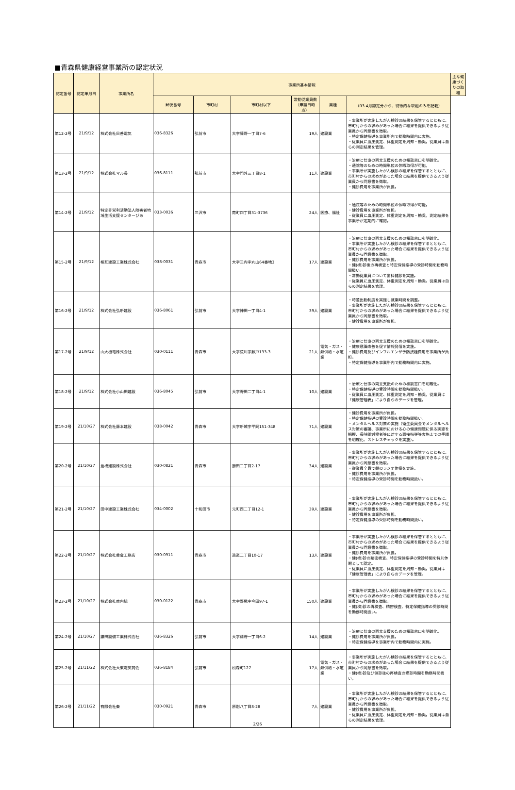■青森県健康経営事業所の認定状況
| 認定番号 | 認定年月日 | 事業所名 | 事業所基本情報 | | | | | | 主な健康づくりの取組 |
| --- | --- | --- | --- | --- | --- | --- | --- | --- | --- |
| | | | 郵便番号 | 市町村 | 市町村以下 | 常勤従業員数 （申請日時点） | 業種 | （R3.4月認定分から、特徴的な取組のみを記載） | |
| 第12-2号 | 21/9/12 | 株式会社日善電気 | 036-8326 | 弘前市 | 大字藤野一丁目7-6 | 19人 | 建設業 | ・事業所が実施したがん検診の結果を保管するとともに、市町村からの求めがあった場合に結果を提供できるよう従業員から同意書を徴取。 ・特定保健指導を事業所内で勤務時間内に実施。 ・従業員に血圧測定、体重測定を周知・勧奨。従業員は自らの測定結果を管理。 | |
| 第13-2号 | 21/9/12 | 株式会社マル長 | 036-8111 | 弘前市 | 大字門外三丁目8-1 | 11人 | 建設業 | ・治療と仕事の両立支援のための相談窓口を明確化。 ・通院等のための時間単位の休暇取得が可能。 ・事業所が実施したがん検診の結果を保管するとともに、市町村からの求めがあった場合に結果を提供できるよう従業員から同意書を徴取。 ・健診費用を事業所が負担。 | |
| 第14-2号 | 21/9/12 | 特定非営利活動法人障害者地域生活支援センターぴあ | 033-0036 | 三沢市 | 南町四丁目31-3736 | 24人 | 医療、福祉 | ・通院等のための時間単位の休暇取得が可能。 ・健診費用を事業所が負担。 ・従業員に血圧測定、体重測定を周知・勧奨。測定結果を事業所が定期的に確認。 | |
| 第15-2号 | 21/9/12 | 相互建設工業株式会社 | 038-0031 | 青森市 | 大字三内字丸山64番地3 | 17人 | 建設業 | ・治療と仕事の両立支援のための相談窓口を明確化。 ・事業所が実施したがん検診の結果を保管するとともに、市町村からの求めがあった場合に結果を提供できるよう従業員から同意書を徴取。 ・健診費用を事業所が負担。 ・健(検)診後の再検査と特定保健指導の受診時間を勤務時間扱い。 ・常勤従業員について歯科健診を実施。 ・従業員に血圧測定、体重測定を周知・勧奨。従業員は自らの測定結果を管理。 | |
| 第16-2号 | 21/9/12 | 株式会社弘新建設 | 036-8061 | 弘前市 | 大字神田一丁目4-1 | 39人 | 建設業 | ・時差出勤制度を実施し就業時間を調整。 ・事業所が実施したがん検診の結果を保管するとともに、市町村からの求めがあった場合に結果を提供できるよう従業員から同意書を徴取。 ・健診費用を事業所が負担。 | |
| 第17-2号 | 21/9/12 | 山大機電株式会社 | 030-0111 | 青森市 | 大字荒川字藤戸133-3 | 21人 | 電気・ガス・熱供給・水道業 | ・治療と仕事の両立支援のための相談窓口を明確化。 ・健康意識改善を促す情報発信を実施。 ・健診費用及びインフルエンザ予防接種費用を事業所が負担。 ・特定保健指導を事業所内で勤務時間内に実施。 | |
| 第18-2号 | 21/9/12 | 株式会社小山田建設 | 036-8045 | 弘前市 | 大字野田二丁目4-1 | 10人 | 建設業 | ・治療と仕事の両立支援のための相談窓口を明確化。 ・特定保健指導の受診時間を勤務時間扱い。 ・従業員に血圧測定、体重測定を周知・勧奨。従業員は「健康管理表」により自らのデータを管理。 | |
| 第19-2号 | 21/10/27 | 株式会社藤本建設 | 038-0042 | 青森市 | 大字新城字平岡151-348 | 71人 | 建設業 | ・健診費用を事業所が負担。 ・特定保健指導の受診時間を勤務時間扱い。 ・メンタルヘルス対策の実施（衛生委員会でメンタルヘルス対策の審議、事業所における心の健康問題に係る実態を把握、長時間労働者等に対する面接指導等実施までの手順を明確化、ストレスチェックを実施）。 | |
| 第20-2号 | 21/10/27 | 倉橋建設株式会社 | 030-0821 | 青森市 | 勝田二丁目2-17 | 34人 | 建設業 | ・事業所が実施したがん検診の結果を保管するとともに、市町村からの求めがあった場合に結果を提供できるよう従業員から同意書を徴取。 ・従業員全員で朝のラジオ体操を実施。 ・健診費用を事業所が負担。 ・特定保健指導の受診時間を勤務時間扱い。 | |
| 第21-2号 | 21/10/27 | 田中建設工業株式会社 | 034-0002 | 十和田市 | 元町西二丁目12-1 | 39人 | 建設業 | ・事業所が実施したがん検診の結果を保管するとともに、市町村からの求めがあった場合に結果を提供できるよう従業員から同意書を徴取。 ・健診費用を事業所が負担。 ・特定保健指導の受診時間を勤務時間扱い。 | |
| 第22-2号 | 21/10/27 | 株式会社黄金工務店 | 030-0911 | 青森市 | 造道二丁目10-17 | 13人 | 建設業 | ・事業所が実施したがん検診の結果を保管するとともに、市町村からの求めがあった場合に結果を提供できるよう従業員から同意書を徴取。 ・健診費用を事業所が負担。 ・健(検)診の精密検査、特定保健指導の受診時間を特別休暇として認定。 ・従業員に血圧測定、体重測定を周知・勧奨。従業員は「健康管理表」により自らのデータを管理。 | |
| 第23-2号 | 21/10/27 | 株式会社鹿内組 | 030-0122 | 青森市 | 大字野尻字今田97-1 | 150人 | 建設業 | ・事業所が実施したがん検診の結果を保管するとともに、市町村からの求めがあった場合に結果を提供できるよう従業員から同意書を徴取。 ・健(検)診の再検査、精密検査、特定保健指導の受診時間を勤務時間扱い。 | |
| 第24-2号 | 21/10/27 | 鎌田設備工業株式会社 | 036-8326 | 弘前市 | 大字藤野一丁目6-2 | 14人 | 建設業 | ・治療と仕事の両立支援のための相談窓口を明確化。 ・健診費用を事業所が負担。 ・特定保健指導を事業所内で勤務時間内に実施。 | |
| 第25-2号 | 21/11/22 | 株式会社大東電気商会 | 036-8184 | 弘前市 | 松森町127 | 17人 | 電気・ガス・熱供給・水道業 | ・事業所が実施したがん検診の結果を保管するとともに、市町村からの求めがあった場合に結果を提供できるよう従業員から同意書を徴取。 ・健(検)診及び健診後の再検査の受診時間を勤務時間扱い。 | |
| 第26-2号 | 21/11/22 | 有限会社秦 | 030-0921 | 青森市 | 原別八丁目8-28 | 7人 | 建設業 | ・事業所が実施したがん検診の結果を保管するとともに、市町村からの求めがあった場合に結果を提供できるよう従業員から同意書を徴取。 ・健診費用を事業所が負担。 ・従業員に血圧測定、体重測定を周知・勧奨。従業員は自らの測定結果を管理。 | |
2/26